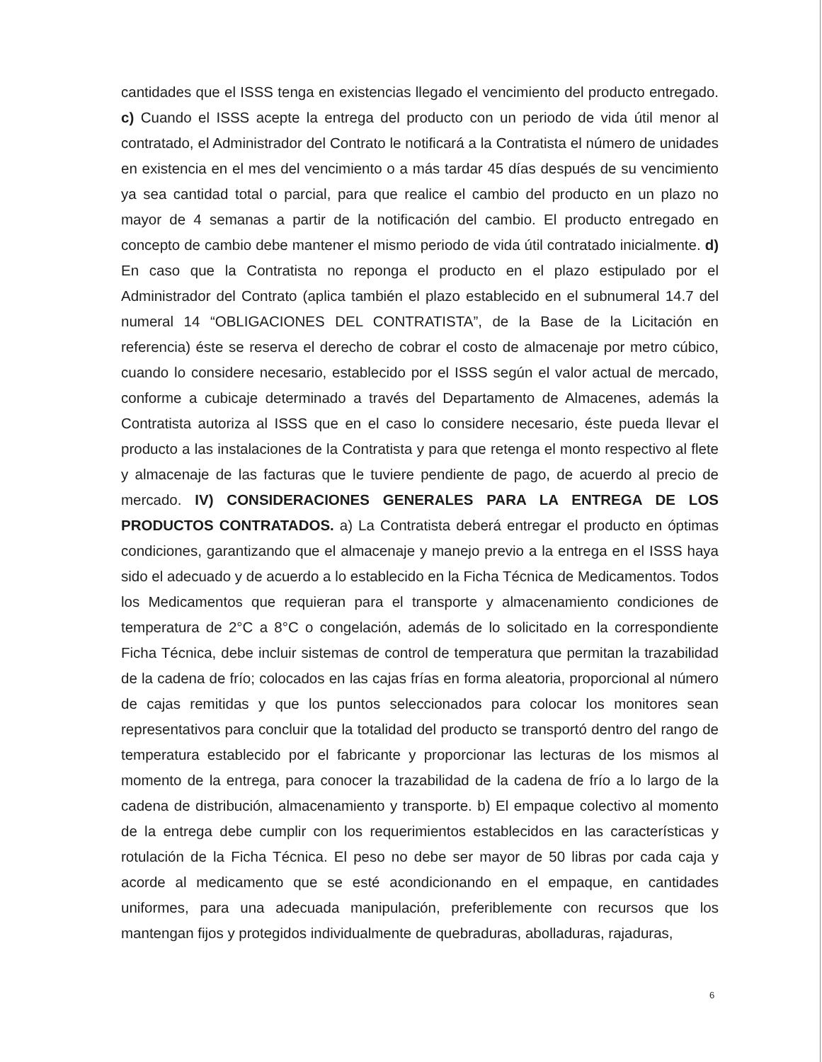cantidades que el ISSS tenga en existencias llegado el vencimiento del producto entregado. c) Cuando el ISSS acepte la entrega del producto con un periodo de vida útil menor al contratado, el Administrador del Contrato le notificará a la Contratista el número de unidades en existencia en el mes del vencimiento o a más tardar 45 días después de su vencimiento ya sea cantidad total o parcial, para que realice el cambio del producto en un plazo no mayor de 4 semanas a partir de la notificación del cambio. El producto entregado en concepto de cambio debe mantener el mismo periodo de vida útil contratado inicialmente. d) En caso que la Contratista no reponga el producto en el plazo estipulado por el Administrador del Contrato (aplica también el plazo establecido en el subnumeral 14.7 del numeral 14 “OBLIGACIONES DEL CONTRATISTA”, de la Base de la Licitación en referencia) éste se reserva el derecho de cobrar el costo de almacenaje por metro cúbico, cuando lo considere necesario, establecido por el ISSS según el valor actual de mercado, conforme a cubicaje determinado a través del Departamento de Almacenes, además la Contratista autoriza al ISSS que en el caso lo considere necesario, éste pueda llevar el producto a las instalaciones de la Contratista y para que retenga el monto respectivo al flete y almacenaje de las facturas que le tuviere pendiente de pago, de acuerdo al precio de mercado. IV) CONSIDERACIONES GENERALES PARA LA ENTREGA DE LOS PRODUCTOS CONTRATADOS. a) La Contratista deberá entregar el producto en óptimas condiciones, garantizando que el almacenaje y manejo previo a la entrega en el ISSS haya sido el adecuado y de acuerdo a lo establecido en la Ficha Técnica de Medicamentos. Todos los Medicamentos que requieran para el transporte y almacenamiento condiciones de temperatura de 2°C a 8°C o congelación, además de lo solicitado en la correspondiente Ficha Técnica, debe incluir sistemas de control de temperatura que permitan la trazabilidad de la cadena de frío; colocados en las cajas frías en forma aleatoria, proporcional al número de cajas remitidas y que los puntos seleccionados para colocar los monitores sean representativos para concluir que la totalidad del producto se transportó dentro del rango de temperatura establecido por el fabricante y proporcionar las lecturas de los mismos al momento de la entrega, para conocer la trazabilidad de la cadena de frío a lo largo de la cadena de distribución, almacenamiento y transporte. b) El empaque colectivo al momento de la entrega debe cumplir con los requerimientos establecidos en las características y rotulación de la Ficha Técnica. El peso no debe ser mayor de 50 libras por cada caja y acorde al medicamento que se esté acondicionando en el empaque, en cantidades uniformes, para una adecuada manipulación, preferiblemente con recursos que los mantengan fijos y protegidos individualmente de quebraduras, abolladuras, rajaduras,
6